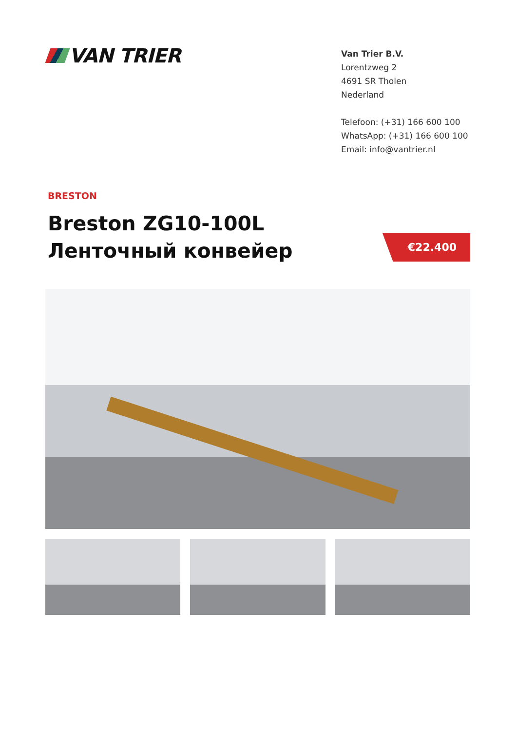VAN TRIER
Van Trier B.V.
Lorentzweg 2
4691 SR Tholen
Nederland
Telefoon: (+31) 166 600 100
WhatsApp: (+31) 166 600 100
Email: info@vantrier.nl
BRESTON
Breston ZG10-100L
Ленточный конвейер
€22.400